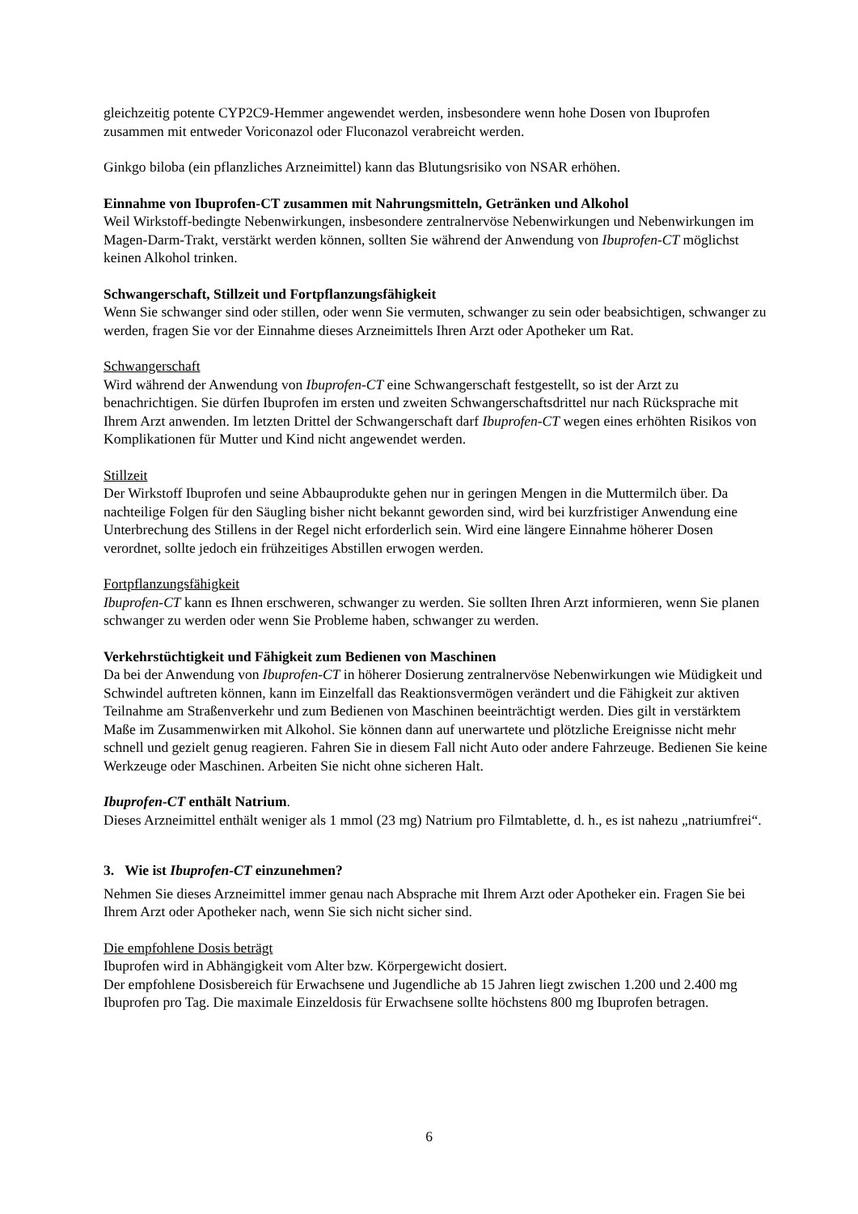gleichzeitig potente CYP2C9-Hemmer angewendet werden, insbesondere wenn hohe Dosen von Ibuprofen zusammen mit entweder Voriconazol oder Fluconazol verabreicht werden.
Ginkgo biloba (ein pflanzliches Arzneimittel) kann das Blutungsrisiko von NSAR erhöhen.
Einnahme von Ibuprofen-CT zusammen mit Nahrungsmitteln, Getränken und Alkohol
Weil Wirkstoff-bedingte Nebenwirkungen, insbesondere zentralnervöse Nebenwirkungen und Nebenwirkungen im Magen-Darm-Trakt, verstärkt werden können, sollten Sie während der Anwendung von Ibuprofen-CT möglichst keinen Alkohol trinken.
Schwangerschaft, Stillzeit und Fortpflanzungsfähigkeit
Wenn Sie schwanger sind oder stillen, oder wenn Sie vermuten, schwanger zu sein oder beabsichtigen, schwanger zu werden, fragen Sie vor der Einnahme dieses Arzneimittels Ihren Arzt oder Apotheker um Rat.
Schwangerschaft
Wird während der Anwendung von Ibuprofen-CT eine Schwangerschaft festgestellt, so ist der Arzt zu benachrichtigen. Sie dürfen Ibuprofen im ersten und zweiten Schwangerschaftsdrittel nur nach Rücksprache mit Ihrem Arzt anwenden. Im letzten Drittel der Schwangerschaft darf Ibuprofen-CT wegen eines erhöhten Risikos von Komplikationen für Mutter und Kind nicht angewendet werden.
Stillzeit
Der Wirkstoff Ibuprofen und seine Abbauprodukte gehen nur in geringen Mengen in die Muttermilch über. Da nachteilige Folgen für den Säugling bisher nicht bekannt geworden sind, wird bei kurzfristiger Anwendung eine Unterbrechung des Stillens in der Regel nicht erforderlich sein. Wird eine längere Einnahme höherer Dosen verordnet, sollte jedoch ein frühzeitiges Abstillen erwogen werden.
Fortpflanzungsfähigkeit
Ibuprofen-CT kann es Ihnen erschweren, schwanger zu werden. Sie sollten Ihren Arzt informieren, wenn Sie planen schwanger zu werden oder wenn Sie Probleme haben, schwanger zu werden.
Verkehrstüchtigkeit und Fähigkeit zum Bedienen von Maschinen
Da bei der Anwendung von Ibuprofen-CT in höherer Dosierung zentralnervöse Nebenwirkungen wie Müdigkeit und Schwindel auftreten können, kann im Einzelfall das Reaktionsvermögen verändert und die Fähigkeit zur aktiven Teilnahme am Straßenverkehr und zum Bedienen von Maschinen beeinträchtigt werden. Dies gilt in verstärktem Maße im Zusammenwirken mit Alkohol. Sie können dann auf unerwartete und plötzliche Ereignisse nicht mehr schnell und gezielt genug reagieren. Fahren Sie in diesem Fall nicht Auto oder andere Fahrzeuge. Bedienen Sie keine Werkzeuge oder Maschinen. Arbeiten Sie nicht ohne sicheren Halt.
Ibuprofen-CT enthält Natrium.
Dieses Arzneimittel enthält weniger als 1 mmol (23 mg) Natrium pro Filmtablette, d. h., es ist nahezu „natriumfrei“.
3. Wie ist Ibuprofen-CT einzunehmen?
Nehmen Sie dieses Arzneimittel immer genau nach Absprache mit Ihrem Arzt oder Apotheker ein. Fragen Sie bei Ihrem Arzt oder Apotheker nach, wenn Sie sich nicht sicher sind.
Die empfohlene Dosis beträgt
Ibuprofen wird in Abhängigkeit vom Alter bzw. Körpergewicht dosiert.
Der empfohlene Dosisbereich für Erwachsene und Jugendliche ab 15 Jahren liegt zwischen 1.200 und 2.400 mg Ibuprofen pro Tag. Die maximale Einzeldosis für Erwachsene sollte höchstens 800 mg Ibuprofen betragen.
6